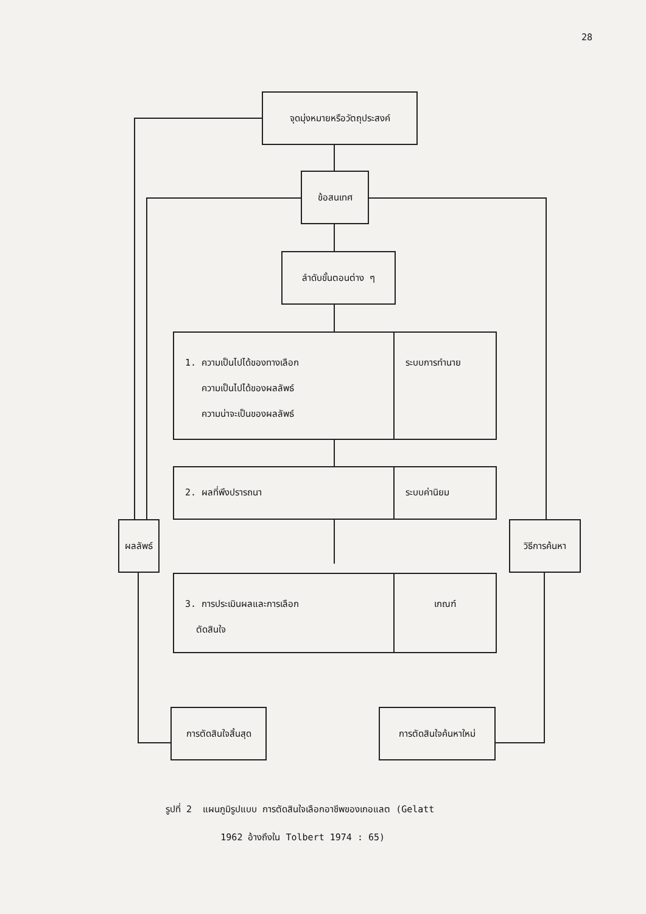28
จุดมุ่งหมายหรือวัตถุประสงค์
ข้อสนเทศ
ลำดับขั้นตอนต่าง ๆ
1. ความเป็นไปได้ของทางเลือก
ความเป็นไปได้ของผลลัพธ์
ความน่าจะเป็นของผลลัพธ์
ระบบการทำนาย
2. ผลที่พึงปรารถนา ระบบค่านิยม
ผลลัพธ์ วิธีการค้นหา
3. การประเมินผลและการเลือก
ตัดสินใจ
เกณฑ์
การตัดสินใจสิ้นสุด
การตัดสินใจค้นหาใหม่
รูปที่ 2 แผนภูมิรูปแบบ การตัดสินใจเลือกอาชีพของเกอแลต (Gelatt
1962 อ้างถึงใน Tolbert 1974 : 65)